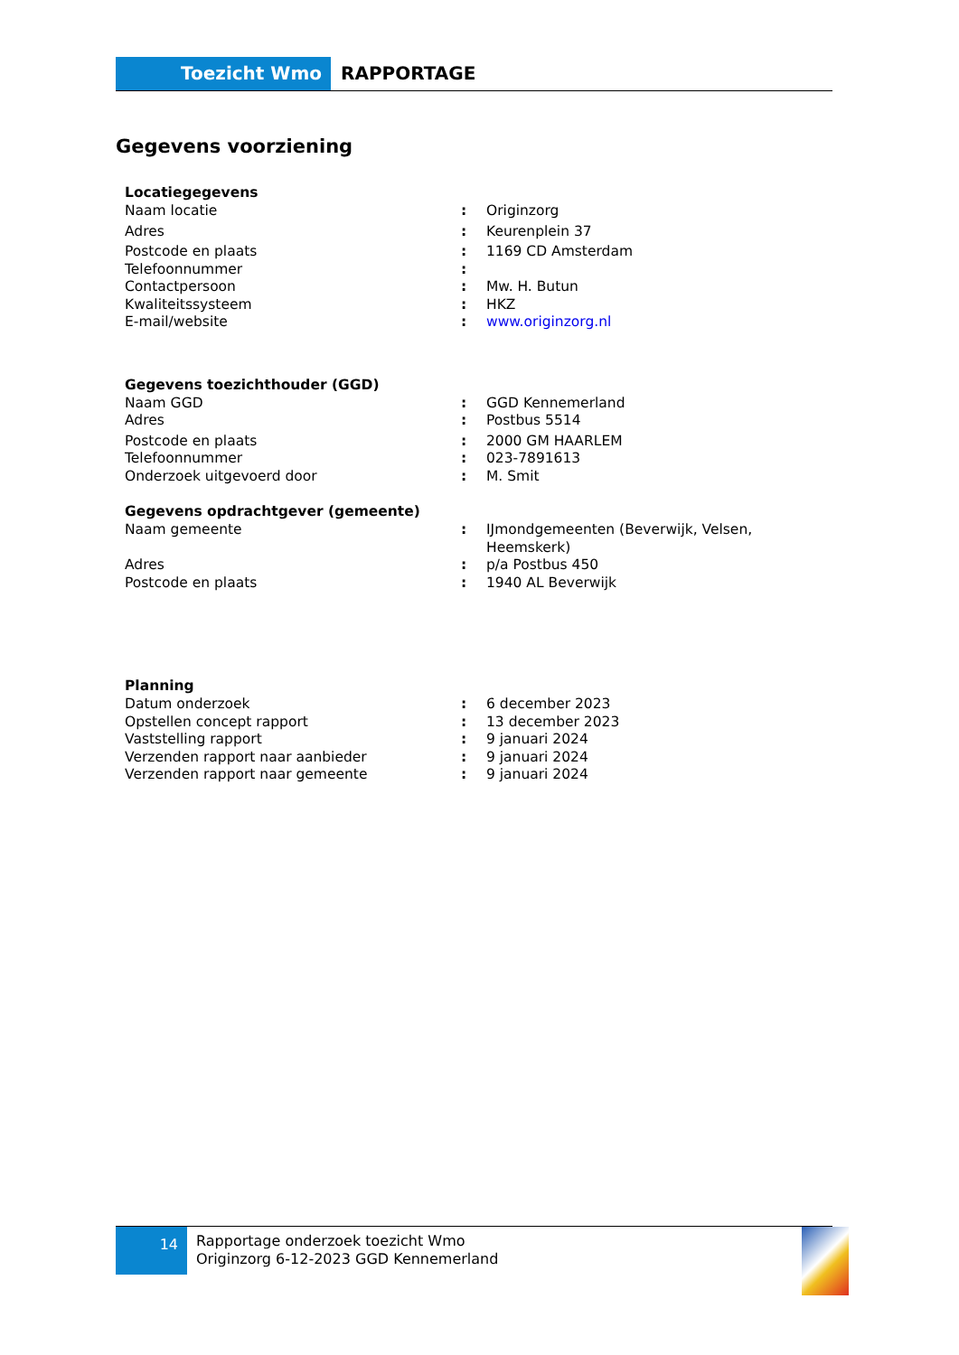Toezicht Wmo RAPPORTAGE
Gegevens voorziening
| Locatiegegevens | | |
| --- | --- | --- |
| Naam locatie | : | Originzorg |
| Adres | : | Keurenplein 37 |
| Postcode en plaats | : | 1169 CD Amsterdam |
| Telefoonnummer | : | |
| Contactpersoon | : | Mw. H. Butun |
| Kwaliteitssysteem | : | HKZ |
| E-mail/website | : | www.originzorg.nl |
| Gegevens toezichthouder (GGD) | | |
| Naam GGD | : | GGD Kennemerland |
| Adres | : | Postbus 5514 |
| Postcode en plaats | : | 2000 GM HAARLEM |
| Telefoonnummer | : | 023-7891613 |
| Onderzoek uitgevoerd door | : | M. Smit |
| Gegevens opdrachtgever (gemeente) | | |
| Naam gemeente | : | IJmondgemeenten (Beverwijk, Velsen, Heemskerk) |
| Adres | : | p/a Postbus 450 |
| Postcode en plaats | : | 1940 AL Beverwijk |
| Planning | | |
| Datum onderzoek | : | 6 december 2023 |
| Opstellen concept rapport | : | 13 december 2023 |
| Vaststelling rapport | : | 9 januari 2024 |
| Verzenden rapport naar aanbieder | : | 9 januari 2024 |
| Verzenden rapport naar gemeente | : | 9 januari 2024 |
14
Rapportage onderzoek toezicht Wmo
Originzorg 6-12-2023 GGD Kennemerland